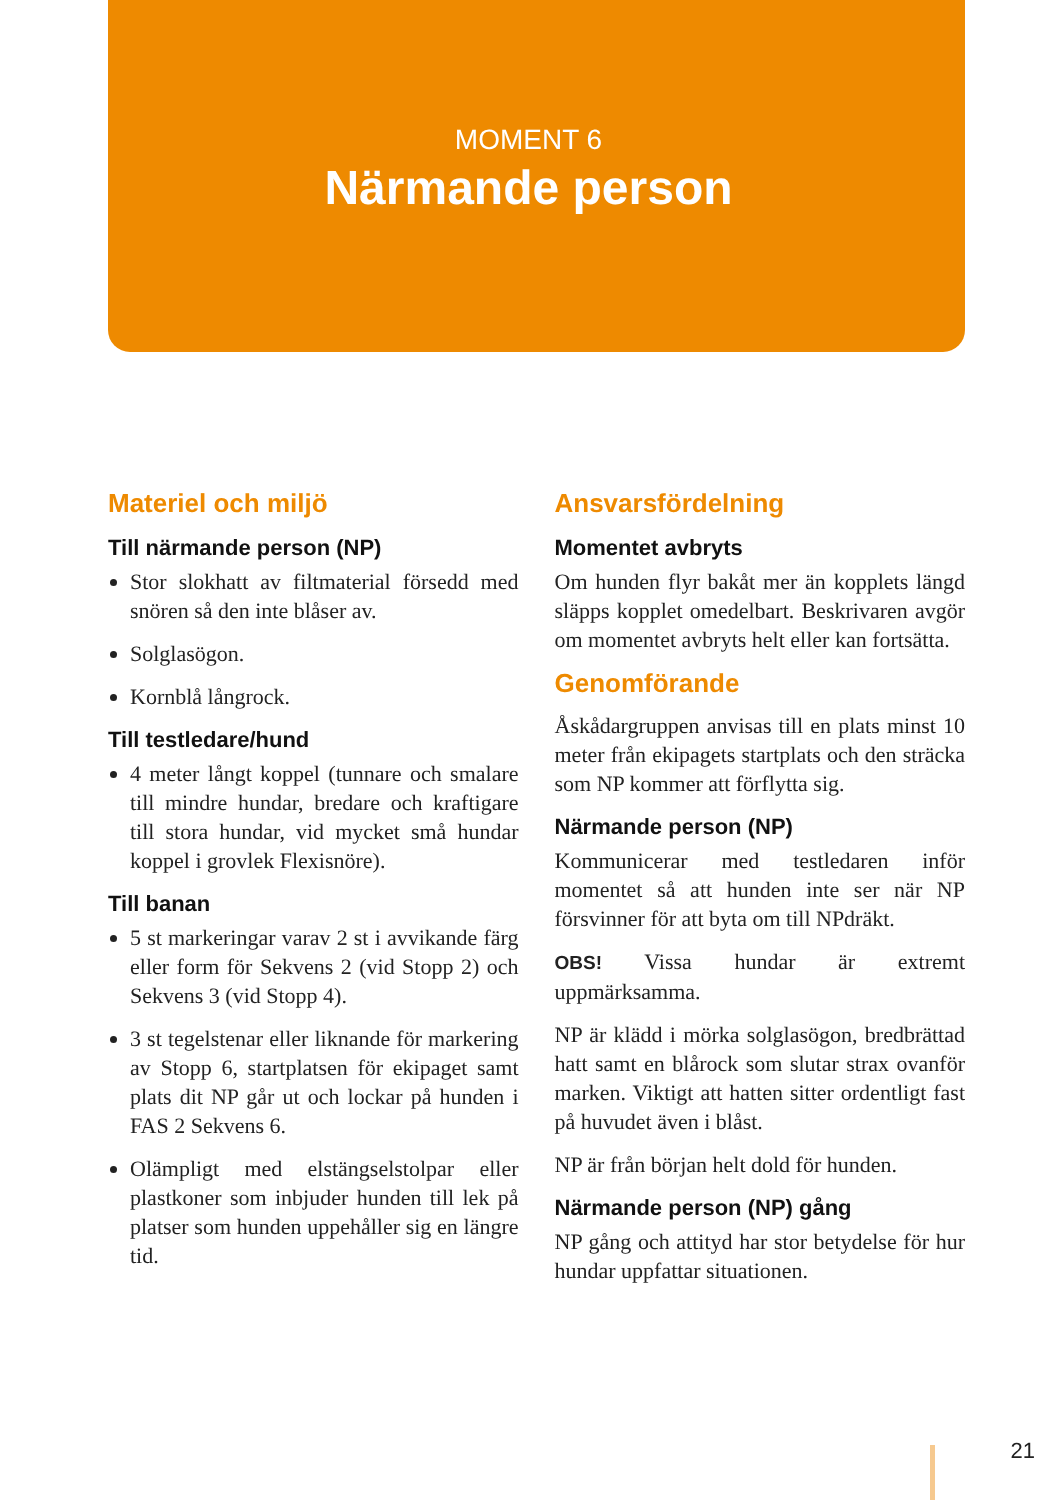MOMENT 6
Närmande person
Materiel och miljö
Till närmande person (NP)
Stor slokhatt av filtmaterial försedd med snören så den inte blåser av.
Solglasögon.
Kornblå långrock.
Till testledare/hund
4 meter långt koppel (tunnare och smalare till mindre hundar, bredare och kraftigare till stora hundar, vid mycket små hundar koppel i grovlek Flexisnöre).
Till banan
5 st markeringar varav 2 st i avvikande färg eller form för Sekvens 2 (vid Stopp 2) och Sekvens 3 (vid Stopp 4).
3 st tegelstenar eller liknande för markering av Stopp 6, startplatsen för ekipaget samt plats dit NP går ut och lockar på hunden i FAS 2 Sekvens 6.
Olämpligt med elstängselstolpar eller plastkoner som inbjuder hunden till lek på platser som hunden uppehåller sig en längre tid.
Ansvarsfördelning
Momentet avbryts
Om hunden flyr bakåt mer än kopplets längd släpps kopplet omedelbart. Beskrivaren avgör om momentet avbryts helt eller kan fortsätta.
Genomförande
Åskådargruppen anvisas till en plats minst 10 meter från ekipagets startplats och den sträcka som NP kommer att förflytta sig.
Närmande person (NP)
Kommunicerar med testledaren inför momentet så att hunden inte ser när NP försvinner för att byta om till NPdräkt.
OBS! Vissa hundar är extremt uppmärksamma.
NP är klädd i mörka solglasögon, bredbrättad hatt samt en blårock som slutar strax ovanför marken. Viktigt att hatten sitter ordentligt fast på huvudet även i blåst.
NP är från början helt dold för hunden.
Närmande person (NP) gång
NP gång och attityd har stor betydelse för hur hundar uppfattar situationen.
21